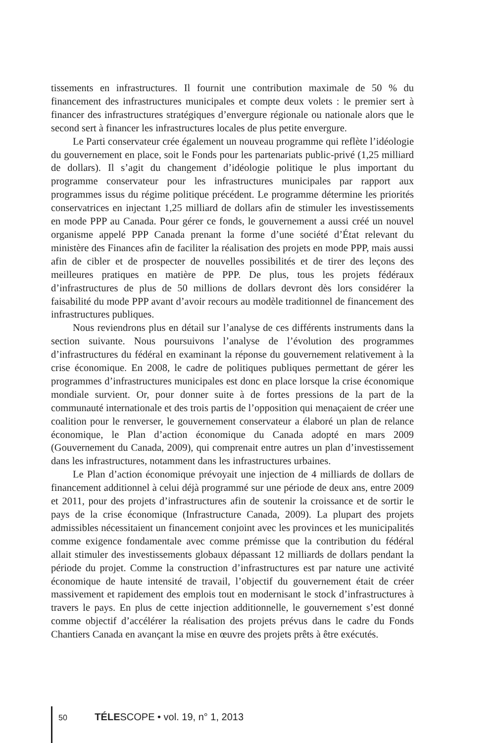tissements en infrastructures. Il fournit une contribution maximale de 50 % du financement des infrastructures municipales et compte deux volets : le premier sert à financer des infrastructures stratégiques d’envergure régionale ou nationale alors que le second sert à financer les infrastructures locales de plus petite envergure.
Le Parti conservateur crée également un nouveau programme qui reflète l’idéologie du gouvernement en place, soit le Fonds pour les partenariats public-privé (1,25 milliard de dollars). Il s’agit du changement d’idéologie politique le plus important du programme conservateur pour les infrastructures municipales par rapport aux programmes issus du régime politique précédent. Le programme détermine les priorités conservatrices en injectant 1,25 milliard de dollars afin de stimuler les investissements en mode PPP au Canada. Pour gérer ce fonds, le gouvernement a aussi créé un nouvel organisme appelé PPP Canada prenant la forme d’une société d’État relevant du ministère des Finances afin de faciliter la réalisation des projets en mode PPP, mais aussi afin de cibler et de prospecter de nouvelles possibilités et de tirer des leçons des meilleures pratiques en matière de PPP. De plus, tous les projets fédéraux d’infrastructures de plus de 50 millions de dollars devront dès lors considérer la faisabilité du mode PPP avant d’avoir recours au modèle traditionnel de financement des infrastructures publiques.
Nous reviendrons plus en détail sur l’analyse de ces différents instruments dans la section suivante. Nous poursuivons l’analyse de l’évolution des programmes d’infrastructures du fédéral en examinant la réponse du gouvernement relativement à la crise économique. En 2008, le cadre de politiques publiques permettant de gérer les programmes d’infrastructures municipales est donc en place lorsque la crise économique mondiale survient. Or, pour donner suite à de fortes pressions de la part de la communauté internationale et des trois partis de l’opposition qui menaçaient de créer une coalition pour le renverser, le gouvernement conservateur a élaboré un plan de relance économique, le Plan d’action économique du Canada adopté en mars 2009 (Gouvernement du Canada, 2009), qui comprenait entre autres un plan d’investissement dans les infrastructures, notamment dans les infrastructures urbaines.
Le Plan d’action économique prévoyait une injection de 4 milliards de dollars de financement additionnel à celui déjà programmé sur une période de deux ans, entre 2009 et 2011, pour des projets d’infrastructures afin de soutenir la croissance et de sortir le pays de la crise économique (Infrastructure Canada, 2009). La plupart des projets admissibles nécessitaient un financement conjoint avec les provinces et les municipalités comme exigence fondamentale avec comme prémisse que la contribution du fédéral allait stimuler des investissements globaux dépassant 12 milliards de dollars pendant la période du projet. Comme la construction d’infrastructures est par nature une activité économique de haute intensité de travail, l’objectif du gouvernement était de créer massivement et rapidement des emplois tout en modernisant le stock d’infrastructures à travers le pays. En plus de cette injection additionnelle, le gouvernement s’est donné comme objectif d’accélérer la réalisation des projets prévus dans le cadre du Fonds Chantiers Canada en avançant la mise en œuvre des projets prêts à être exécutés.
50 TÉLESCOPE • vol. 19, n° 1, 2013